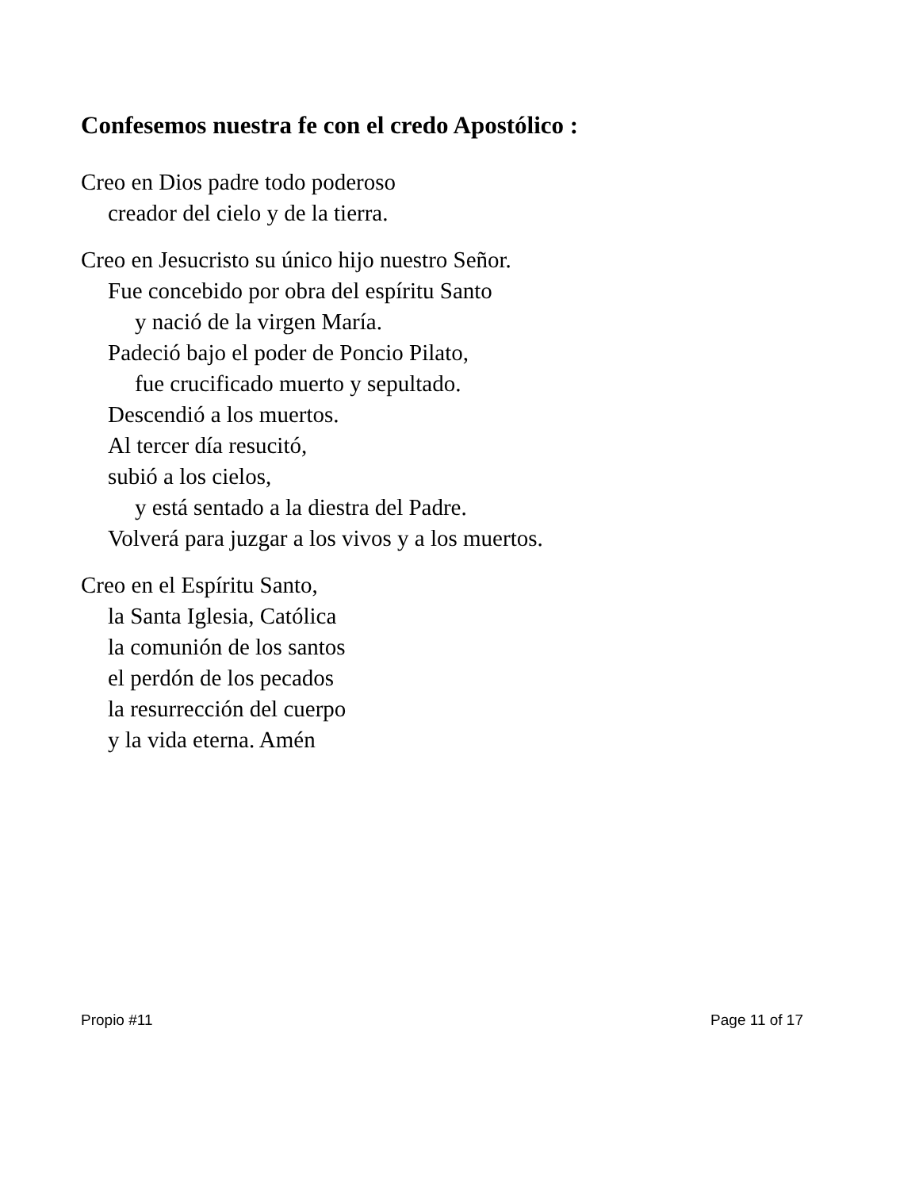Confesemos nuestra fe con el credo Apostólico :
Creo en Dios padre todo poderoso
creador del cielo y de la tierra.
Creo en Jesucristo su único hijo nuestro Señor.
Fue concebido por obra del espíritu Santo
y nació de la virgen María.
Padeció bajo el poder de Poncio Pilato,
fue crucificado muerto y sepultado.
Descendió a los muertos.
Al tercer día resucitó,
subió a los cielos,
y está sentado a la diestra del Padre.
Volverá para juzgar a los vivos y a los muertos.
Creo en el Espíritu Santo,
la Santa Iglesia, Católica
la comunión de los santos
el perdón de los pecados
la resurrección del cuerpo
y la vida eterna. Amén
Propio #11 Page 11 of 17